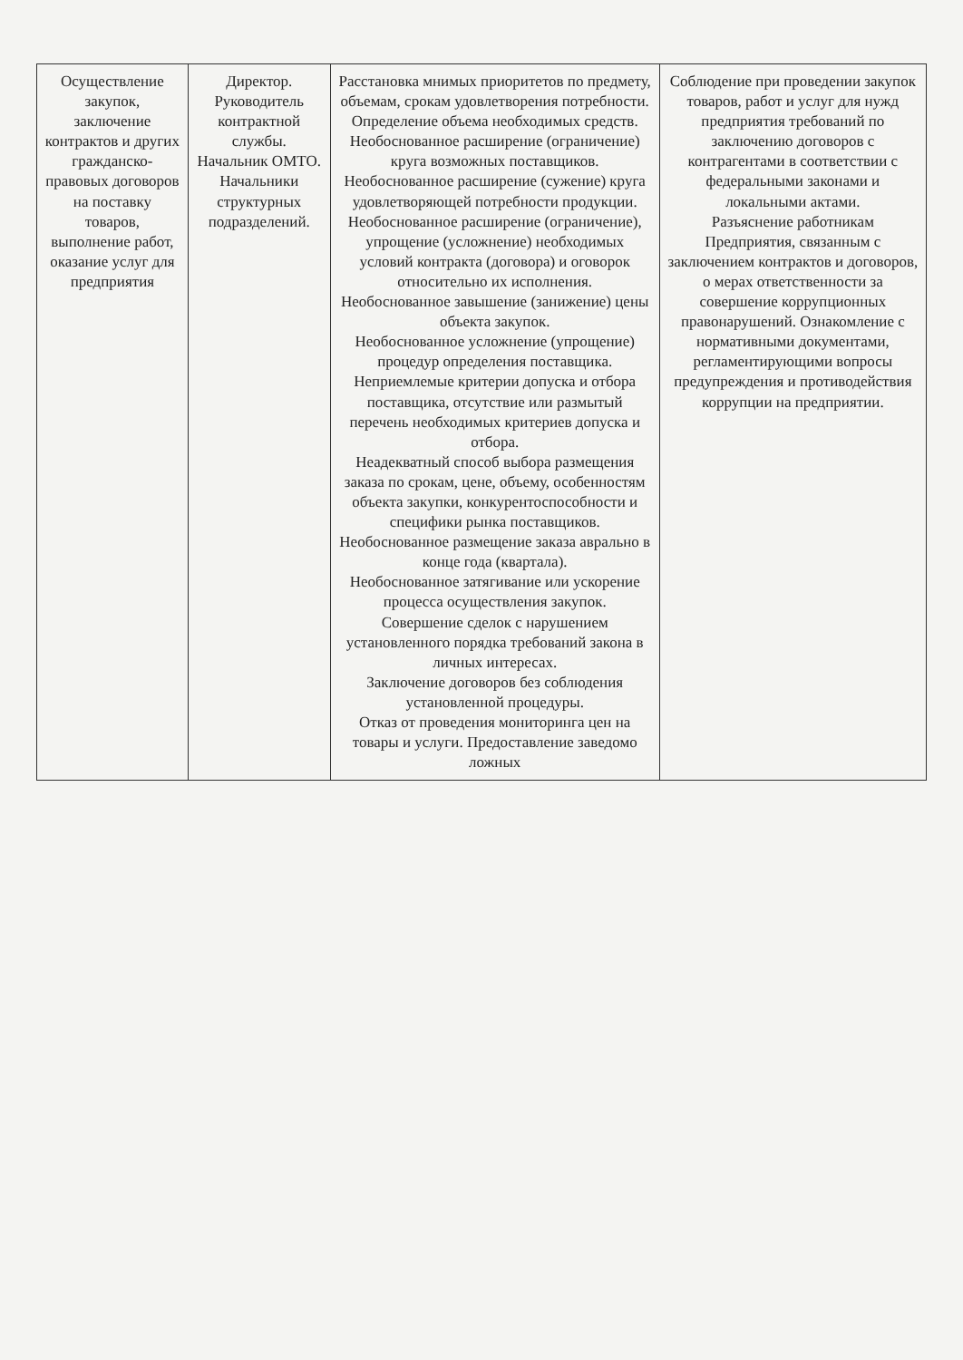| Осуществление закупок, заключение контрактов и других гражданско-правовых договоров на поставку товаров, выполнение работ, оказание услуг для предприятия | Директор. Руководитель контрактной службы. Начальник ОМТО. Начальники структурных подразделений. | Расстановка мнимых приоритетов по предмету, объемам, срокам удовлетворения потребности. Определение объема необходимых средств. Необоснованное расширение (ограничение) круга возможных поставщиков. Необоснованное расширение (сужение) круга удовлетворяющей потребности продукции. Необоснованное расширение (ограничение), упрощение (усложнение) необходимых условий контракта (договора) и оговорок относительно их исполнения. Необоснованное завышение (занижение) цены объекта закупок. Необоснованное усложнение (упрощение) процедур определения поставщика. Неприемлемые критерии допуска и отбора поставщика, отсутствие или размытый перечень необходимых критериев допуска и отбора. Неадекватный способ выбора размещения заказа по срокам, цене, объему, особенностям объекта закупки, конкурентоспособности и специфики рынка поставщиков. Необоснованное размещение заказа аврально в конце года (квартала). Необоснованное затягивание или ускорение процесса осуществления закупок. Совершение сделок с нарушением установленного порядка требований закона в личных интересах. Заключение договоров без соблюдения установленной процедуры. Отказ от проведения мониторинга цен на товары и услуги. Предоставление заведомо ложных | Соблюдение при проведении закупок товаров, работ и услуг для нужд предприятия требований по заключению договоров с контрагентами в соответствии с федеральными законами и локальными актами. Разъяснение работникам Предприятия, связанным с заключением контрактов и договоров, о мерах ответственности за совершение коррупционных правонарушений. Ознакомление с нормативными документами, регламентирующими вопросы предупреждения и противодействия коррупции на предприятии. |